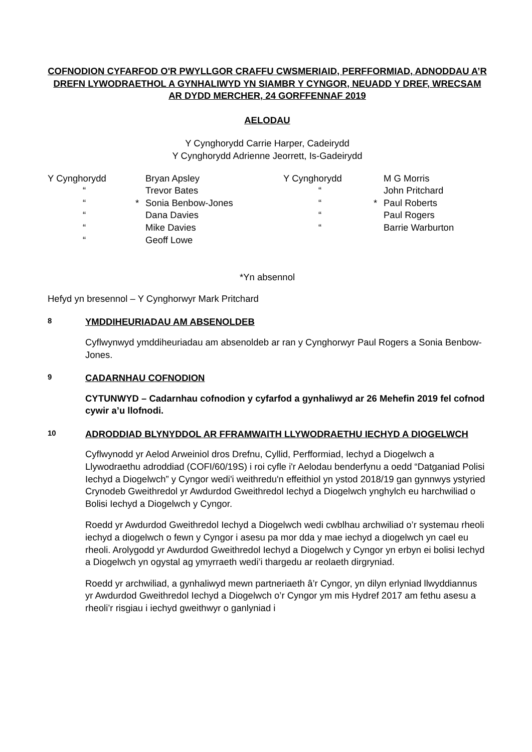COFNODION CYFARFOD O'R PWYLLGOR CRAFFU CWSMERIAID, PERFFORMIAD, ADNODDAU A’R DREFN LYWODRAETHOL A GYNHALIWYD YN SIAMBR Y CYNGOR, NEUADD Y DREF, WRECSAM AR DYDD MERCHER, 24 GORFFENNAF 2019
AELODAU
Y Cynghorydd Carrie Harper, Cadeirydd
Y Cynghorydd Adrienne Jeorrett, Is-Gadeirydd
| Y Cynghorydd | | Bryan Apsley | Y Cynghorydd | | M G Morris |
| “ | | Trevor Bates | “ | | John Pritchard |
| “ | * | Sonia Benbow-Jones | “ | * | Paul Roberts |
| “ | | Dana Davies | “ | | Paul Rogers |
| “ | | Mike Davies | “ | | Barrie Warburton |
| “ | | Geoff Lowe | | | |
*Yn absennol
Hefyd yn bresennol – Y Cynghorwyr Mark Pritchard
8 YMDDIHEURIADAU AM ABSENOLDEB
Cyflwynwyd ymddiheuriadau am absenoldeb ar ran y Cynghorwyr Paul Rogers a Sonia Benbow-Jones.
9 CADARNHAU COFNODION
CYTUNWYD – Cadarnhau cofnodion y cyfarfod a gynhaliwyd ar 26 Mehefin 2019 fel cofnod cywir a’u llofnodi.
10 ADRODDIAD BLYNYDDOL AR FFRAMWAITH LLYWODRAETHU IECHYD A DIOGELWCH
Cyflwynodd yr Aelod Arweiniol dros Drefnu, Cyllid, Perfformiad, Iechyd a Diogelwch a Llywodraethu adroddiad (COFI/60/19S) i roi cyfle i'r Aelodau benderfynu a oedd “Datganiad Polisi Iechyd a Diogelwch” y Cyngor wedi'i weithredu'n effeithiol yn ystod 2018/19 gan gynnwys ystyried Crynodeb Gweithredol yr Awdurdod Gweithredol Iechyd a Diogelwch ynghylch eu harchwiliad o Bolisi Iechyd a Diogelwch y Cyngor.
Roedd yr Awdurdod Gweithredol Iechyd a Diogelwch wedi cwblhau archwiliad o’r systemau rheoli iechyd a diogelwch o fewn y Cyngor i asesu pa mor dda y mae iechyd a diogelwch yn cael eu rheoli. Arolygodd yr Awdurdod Gweithredol Iechyd a Diogelwch y Cyngor yn erbyn ei bolisi Iechyd a Diogelwch yn ogystal ag ymyrraeth wedi’i thargedu ar reolaeth dirgryniad.
Roedd yr archwiliad, a gynhaliwyd mewn partneriaeth â’r Cyngor, yn dilyn erlyniad llwyddiannus yr Awdurdod Gweithredol Iechyd a Diogelwch o’r Cyngor ym mis Hydref 2017 am fethu asesu a rheoli’r risgiau i iechyd gweithwyr o ganlyniad i